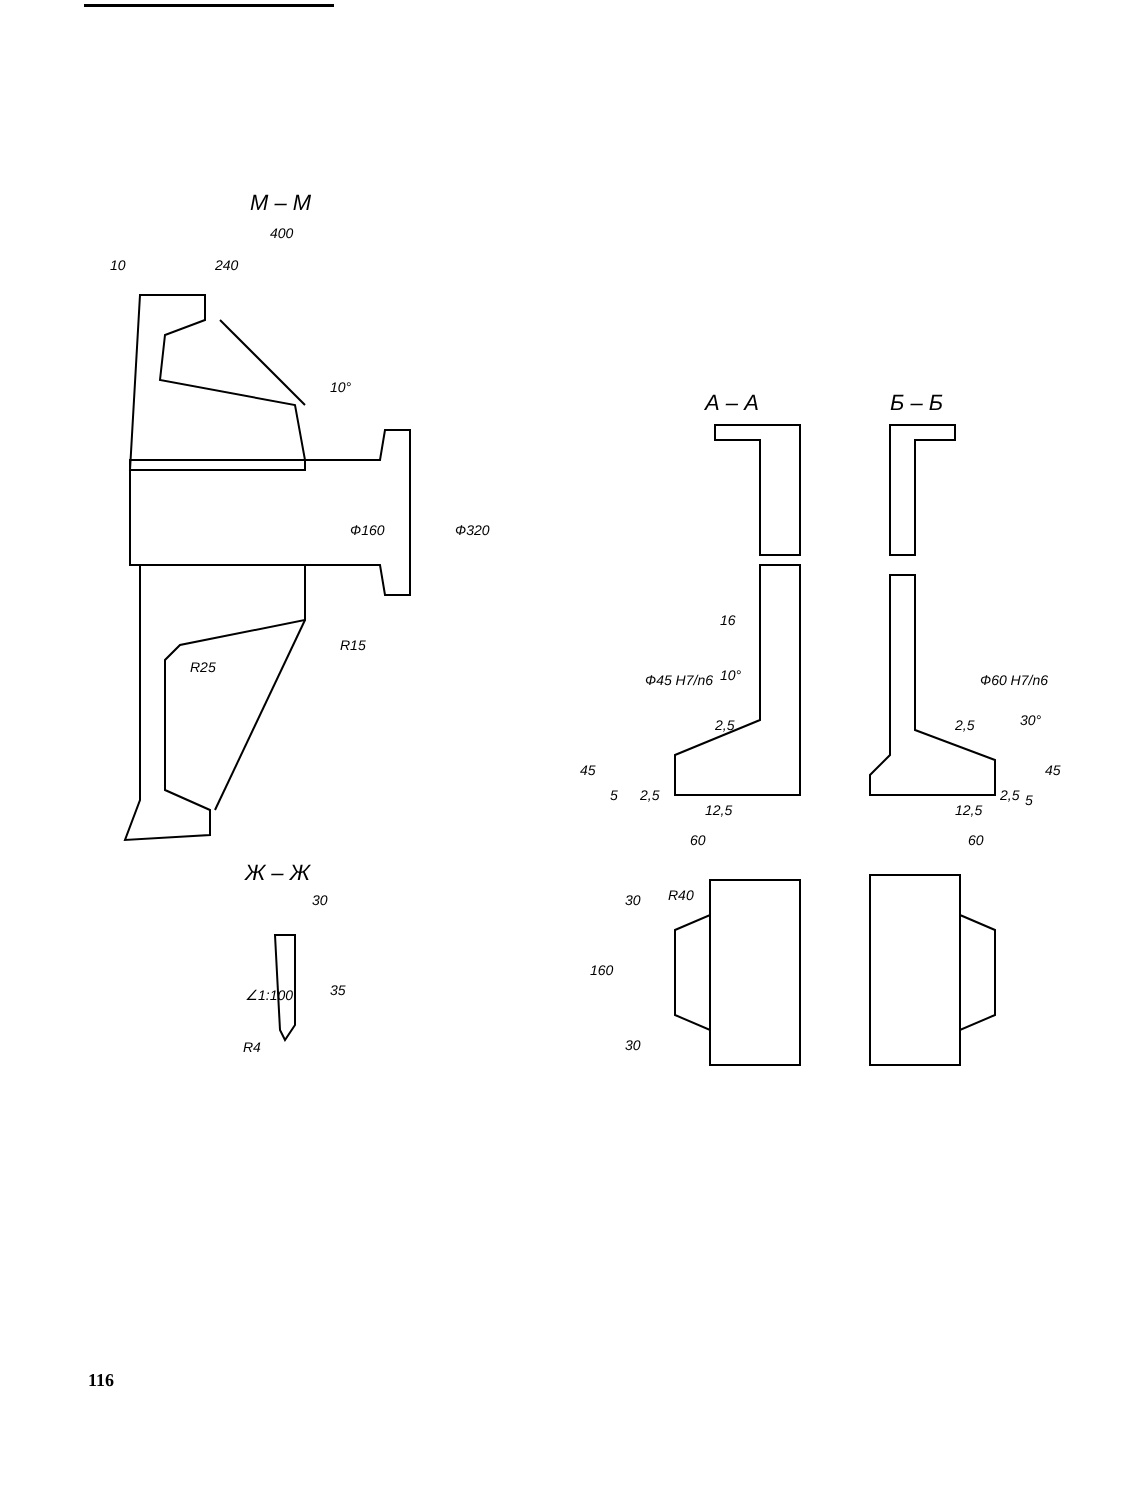М – М
400
10
240
10°
Ф160
Ф320
R15
R25
Ж – Ж
30
∠1:100
35
R4
А – А
Б – Б
16
10°
Ф45 H7/n6
Ф60 H7/n6
30°
2,5
2,5
45
45
5
2,5
2,5
5
12,5
12,5
60
60
30
R40
160
30
116